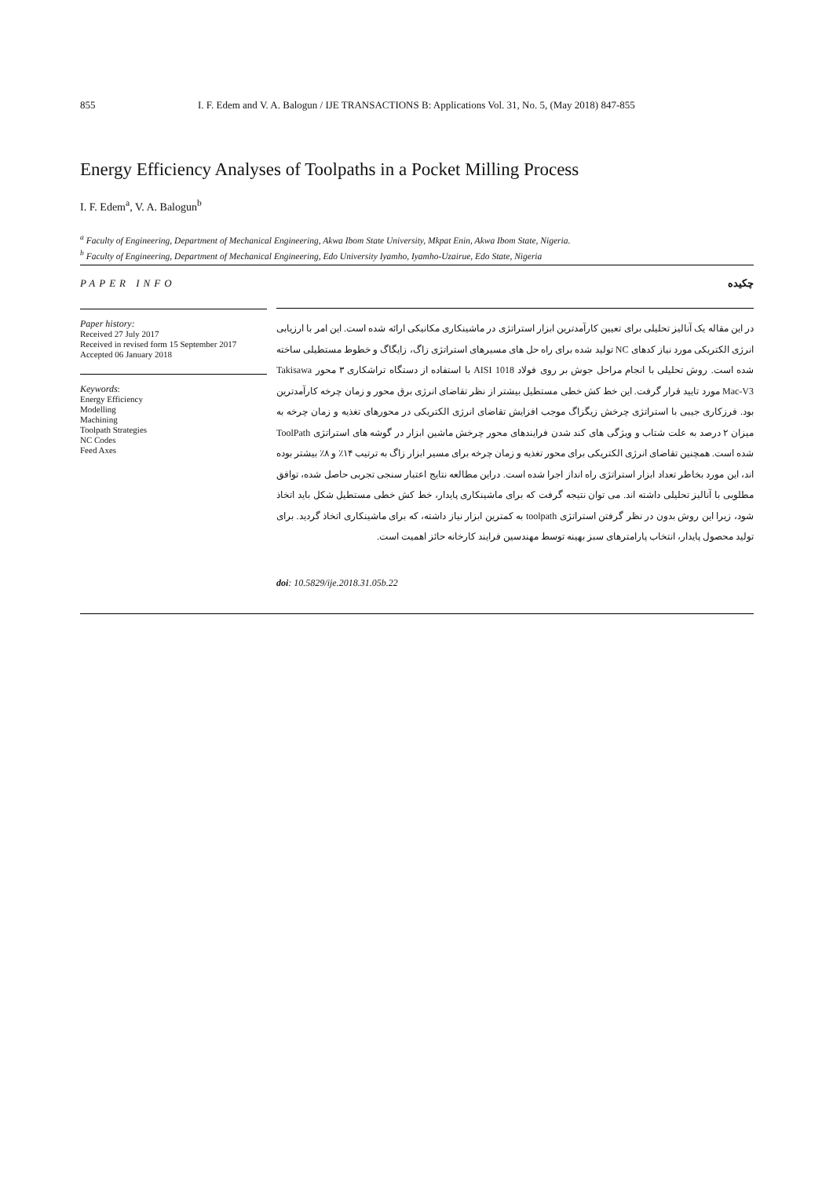855 I. F. Edem and V. A. Balogun / IJE TRANSACTIONS B: Applications Vol. 31, No. 5, (May 2018) 847-855
Energy Efficiency Analyses of Toolpaths in a Pocket Milling Process
I. F. Edem<sup>a</sup>, V. A. Balogun<sup>b</sup>
<sup>a</sup> Faculty of Engineering, Department of Mechanical Engineering, Akwa Ibom State University, Mkpat Enin, Akwa Ibom State, Nigeria.
<sup>b</sup> Faculty of Engineering, Department of Mechanical Engineering, Edo University Iyamho, Iyamho-Uzairue, Edo State, Nigeria
PAPER INFO چکیده
Paper history:
Received 27 July 2017
Received in revised form 15 September 2017
Accepted 06 January 2018
Keywords:
Energy Efficiency
Modelling
Machining
Toolpath Strategies
NC Codes
Feed Axes
در این مقاله یک آنالیز تحلیلی برای تعیین کارآمدترین ابزار استراتژی در ماشینکاری مکانیکی ارائه شده است. این امر با ارزیابی انرژی الکتریکی مورد نیاز کدهای NC تولید شده برای راه حل های مسیرهای استراتژی زاگ، زایگاگ و خطوط مستطیلی ساخته شده است. روش تحلیلی با انجام مراحل جوش بر روی فولاد AISI 1018 با استفاده از دستگاه تراشکاری ۳ محور Takisawa Mac-V3 مورد تایید قرار گرفت. این خط کش خطی مستطیل بیشتر از نظر تقاضای انرژی برق محور و زمان چرخه کارآمدترین بود. فرزکاری جیبی با استراتژی چرخش زیگزاگ موجب افزایش تقاضای انرژی الکتریکی در محورهای تغذیه و زمان چرخه به میزان ۲ درصد به علت شتاب و ویژگی های کند شدن فرایندهای محور چرخش ماشین ابزار در گوشه های استراتژی ToolPath شده است. همچنین تقاضای انرژی الکتریکی برای محور تغذیه و زمان چرخه برای مسیر ابزار زاگ به ترتیب ۱۴٪ و ۸٪ بیشتر بوده اند، این مورد بخاطر تعداد ابزار استراتژی راه انداز اجرا شده است. دراین مطالعه نتایج اعتبار سنجی تجربی حاصل شده، توافق مطلوبی با آنالیز تحلیلی داشته اند. می توان نتیجه گرفت که برای ماشینکاری پایدار، خط کش خطی مستطیل شکل باید اتخاذ شود، زیرا این روش بدون در نظر گرفتن استراتژی toolpath به کمترین ابزار نیاز داشته، که برای ماشینکاری اتخاذ گردید. برای تولید محصول پایدار، انتخاب پارامترهای سبز بهینه توسط مهندسین فرایند کارخانه حائز اهمیت است.
doi: 10.5829/ije.2018.31.05b.22